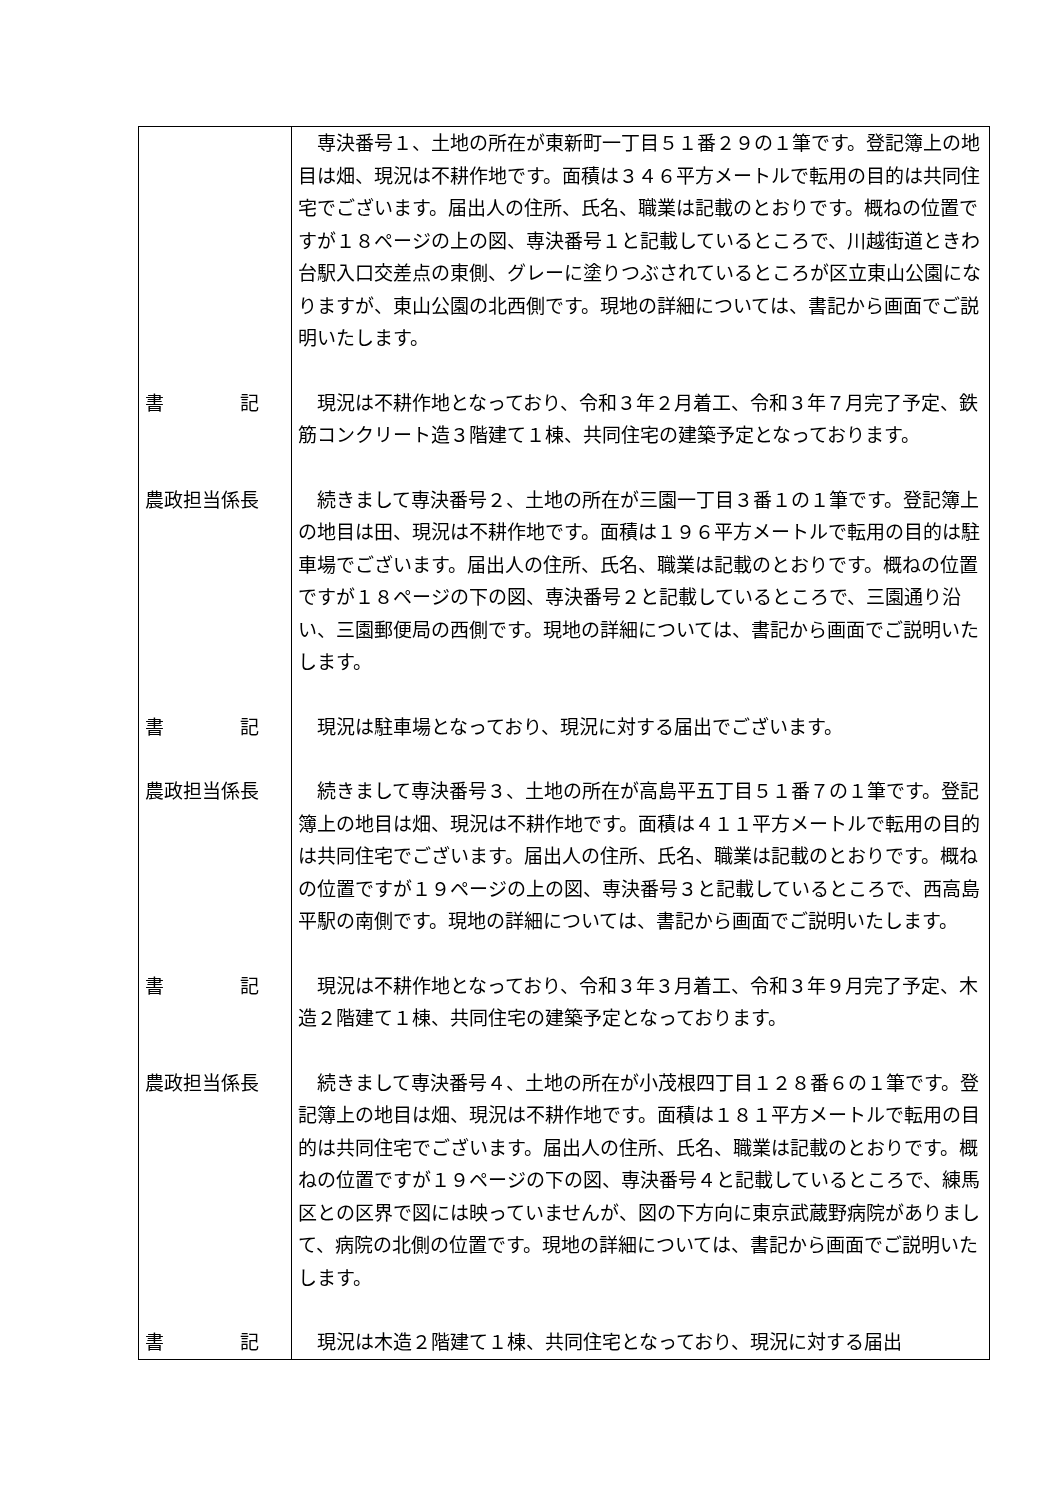| | 専決番号１、土地の所在が東新町一丁目５１番２９の１筆です。登記簿上の地目は畑、現況は不耕作地です。面積は３４６平方メートルで転用の目的は共同住宅でございます。届出人の住所、氏名、職業は記載のとおりです。概ねの位置ですが１８ページの上の図、専決番号１と記載しているところで、川越街道ときわ台駅入口交差点の東側、グレーに塗りつぶされているところが区立東山公園になりますが、東山公園の北西側です。現地の詳細については、書記から画面でご説明いたします。 |
| 書 記 | 現況は不耕作地となっており、令和３年２月着工、令和３年７月完了予定、鉄筋コンクリート造３階建て１棟、共同住宅の建築予定となっております。 |
| 農政担当係長 | 続きまして専決番号２、土地の所在が三園一丁目３番１の１筆です。登記簿上の地目は田、現況は不耕作地です。面積は１９６平方メートルで転用の目的は駐車場でございます。届出人の住所、氏名、職業は記載のとおりです。概ねの位置ですが１８ページの下の図、専決番号２と記載しているところで、三園通り沿い、三園郵便局の西側です。現地の詳細については、書記から画面でご説明いたします。 |
| 書 記 | 現況は駐車場となっており、現況に対する届出でございます。 |
| 農政担当係長 | 続きまして専決番号３、土地の所在が高島平五丁目５１番７の１筆です。登記簿上の地目は畑、現況は不耕作地です。面積は４１１平方メートルで転用の目的は共同住宅でございます。届出人の住所、氏名、職業は記載のとおりです。概ねの位置ですが１９ページの上の図、専決番号３と記載しているところで、西高島平駅の南側です。現地の詳細については、書記から画面でご説明いたします。 |
| 書 記 | 現況は不耕作地となっており、令和３年３月着工、令和３年９月完了予定、木造２階建て１棟、共同住宅の建築予定となっております。 |
| 農政担当係長 | 続きまして専決番号４、土地の所在が小茂根四丁目１２８番６の１筆です。登記簿上の地目は畑、現況は不耕作地です。面積は１８１平方メートルで転用の目的は共同住宅でございます。届出人の住所、氏名、職業は記載のとおりです。概ねの位置ですが１９ページの下の図、専決番号４と記載しているところで、練馬区との区界で図には映っていませんが、図の下方向に東京武蔵野病院がありまして、病院の北側の位置です。現地の詳細については、書記から画面でご説明いたします。 |
| 書 記 | 現況は木造２階建て１棟、共同住宅となっており、現況に対する届出 |